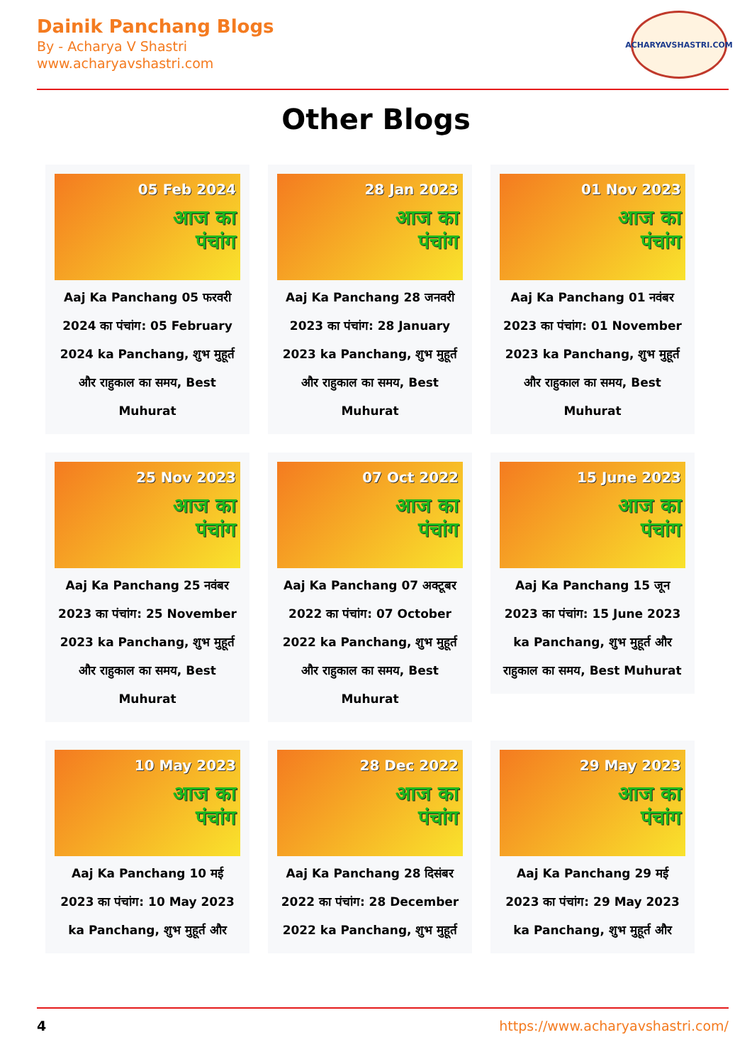Dainik Panchang Blogs
By - Acharya V Shastri
www.acharyavshastri.com
ACHARYAVSHASTRI.COM
Other Blogs
05 Feb 2024
आज का
पंचांग
Aaj Ka Panchang 05 फरवरी 2024 का पंचांग: 05 February 2024 ka Panchang, शुभ मुहूर्त और राहुकाल का समय, Best Muhurat
28 Jan 2023
आज का
पंचांग
Aaj Ka Panchang 28 जनवरी 2023 का पंचांग: 28 January 2023 ka Panchang, शुभ मुहूर्त और राहुकाल का समय, Best Muhurat
01 Nov 2023
आज का
पंचांग
Aaj Ka Panchang 01 नवंबर 2023 का पंचांग: 01 November 2023 ka Panchang, शुभ मुहूर्त और राहुकाल का समय, Best Muhurat
25 Nov 2023
आज का
पंचांग
Aaj Ka Panchang 25 नवंबर 2023 का पंचांग: 25 November 2023 ka Panchang, शुभ मुहूर्त और राहुकाल का समय, Best Muhurat
07 Oct 2022
आज का
पंचांग
Aaj Ka Panchang 07 अक्टूबर 2022 का पंचांग: 07 October 2022 ka Panchang, शुभ मुहूर्त और राहुकाल का समय, Best Muhurat
15 June 2023
आज का
पंचांग
Aaj Ka Panchang 15 जून 2023 का पंचांग: 15 June 2023 ka Panchang, शुभ मुहूर्त और राहुकाल का समय, Best Muhurat
10 May 2023
आज का
पंचांग
Aaj Ka Panchang 10 मई 2023 का पंचांग: 10 May 2023 ka Panchang, शुभ मुहूर्त और
28 Dec 2022
आज का
पंचांग
Aaj Ka Panchang 28 दिसंबर 2022 का पंचांग: 28 December 2022 ka Panchang, शुभ मुहूर्त
29 May 2023
आज का
पंचांग
Aaj Ka Panchang 29 मई 2023 का पंचांग: 29 May 2023 ka Panchang, शुभ मुहूर्त और
4 https://www.acharyavshastri.com/